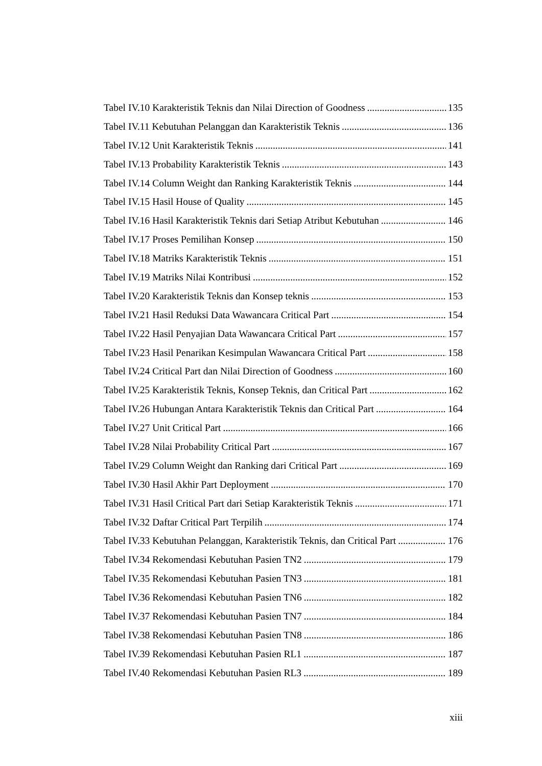Tabel IV.10 Karakteristik Teknis dan Nilai Direction of Goodness 135
Tabel IV.11 Kebutuhan Pelanggan dan Karakteristik Teknis 136
Tabel IV.12 Unit Karakteristik Teknis 141
Tabel IV.13 Probability Karakteristik Teknis 143
Tabel IV.14 Column Weight dan Ranking Karakteristik Teknis 144
Tabel IV.15 Hasil House of Quality 145
Tabel IV.16 Hasil Karakteristik Teknis dari Setiap Atribut Kebutuhan 146
Tabel IV.17 Proses Pemilihan Konsep 150
Tabel IV.18 Matriks Karakteristik Teknis 151
Tabel IV.19 Matriks Nilai Kontribusi 152
Tabel IV.20 Karakteristik Teknis dan Konsep teknis 153
Tabel IV.21 Hasil Reduksi Data Wawancara Critical Part 154
Tabel IV.22 Hasil Penyajian Data Wawancara Critical Part 157
Tabel IV.23 Hasil Penarikan Kesimpulan Wawancara Critical Part 158
Tabel IV.24 Critical Part dan Nilai Direction of Goodness 160
Tabel IV.25 Karakteristik Teknis, Konsep Teknis, dan Critical Part 162
Tabel IV.26 Hubungan Antara Karakteristik Teknis dan Critical Part 164
Tabel IV.27 Unit Critical Part 166
Tabel IV.28 Nilai Probability Critical Part 167
Tabel IV.29 Column Weight dan Ranking dari Critical Part 169
Tabel IV.30 Hasil Akhir Part Deployment 170
Tabel IV.31 Hasil Critical Part dari Setiap Karakteristik Teknis 171
Tabel IV.32 Daftar Critical Part Terpilih 174
Tabel IV.33 Kebutuhan Pelanggan, Karakteristik Teknis, dan Critical Part 176
Tabel IV.34 Rekomendasi Kebutuhan Pasien TN2 179
Tabel IV.35 Rekomendasi Kebutuhan Pasien TN3 181
Tabel IV.36 Rekomendasi Kebutuhan Pasien TN6 182
Tabel IV.37 Rekomendasi Kebutuhan Pasien TN7 184
Tabel IV.38 Rekomendasi Kebutuhan Pasien TN8 186
Tabel IV.39 Rekomendasi Kebutuhan Pasien RL1 187
Tabel IV.40 Rekomendasi Kebutuhan Pasien RL3 189
xiii